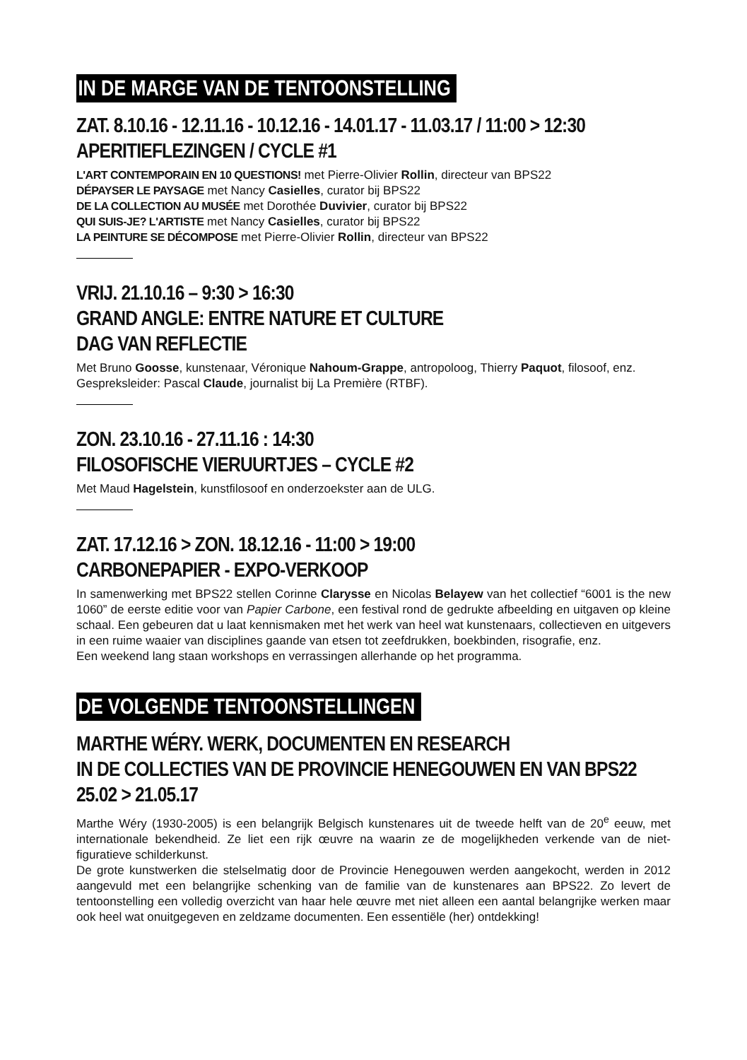IN DE MARGE VAN DE TENTOONSTELLING
ZAT. 8.10.16 - 12.11.16 - 10.12.16 - 14.01.17 - 11.03.17 / 11:00 > 12:30
APERITIEFLEZINGEN / CYCLE #1
L'ART CONTEMPORAIN EN 10 QUESTIONS! met Pierre-Olivier Rollin, directeur van BPS22
DÉPAYSER LE PAYSAGE met Nancy Casielles, curator bij BPS22
DE LA COLLECTION AU MUSÉE met Dorothée Duvivier, curator bij BPS22
QUI SUIS-JE? L'ARTISTE met Nancy Casielles, curator bij BPS22
LA PEINTURE SE DÉCOMPOSE met Pierre-Olivier Rollin, directeur van BPS22
VRIJ. 21.10.16 – 9:30 > 16:30
GRAND ANGLE: ENTRE NATURE ET CULTURE
DAG VAN REFLECTIE
Met Bruno Goosse, kunstenaar, Véronique Nahoum-Grappe, antropoloog, Thierry Paquot, filosoof, enz.
Gespreksleider: Pascal Claude, journalist bij La Première (RTBF).
ZON. 23.10.16 - 27.11.16 : 14:30
FILOSOFISCHE VIERUURTJES – CYCLE #2
Met Maud Hagelstein, kunstfilosoof en onderzoekster aan de ULG.
ZAT. 17.12.16 > ZON. 18.12.16 - 11:00 > 19:00
CARBONEPAPIER - EXPO-VERKOOP
In samenwerking met BPS22 stellen Corinne Clarysse en Nicolas Belayew van het collectief “6001 is the new 1060” de eerste editie voor van Papier Carbone, een festival rond de gedrukte afbeelding en uitgaven op kleine schaal. Een gebeuren dat u laat kennismaken met het werk van heel wat kunstenaars, collectieven en uitgevers in een ruime waaier van disciplines gaande van etsen tot zeefdrukken, boekbinden, risografie, enz.
Een weekend lang staan workshops en verrassingen allerhande op het programma.
DE VOLGENDE TENTOONSTELLINGEN
MARTHE WÉRY. WERK, DOCUMENTEN EN RESEARCH
IN DE COLLECTIES VAN DE PROVINCIE HENEGOUWEN EN VAN BPS22
25.02 > 21.05.17
Marthe Wéry (1930-2005) is een belangrijk Belgisch kunstenares uit de tweede helft van de 20<sup>e</sup> eeuw, met internationale bekendheid. Ze liet een rijk œuvre na waarin ze de mogelijkheden verkende van de niet-figuratieve schilderkunst.
De grote kunstwerken die stelselmatig door de Provincie Henegouwen werden aangekocht, werden in 2012 aangevuld met een belangrijke schenking van de familie van de kunstenares aan BPS22. Zo levert de tentoonstelling een volledig overzicht van haar hele œuvre met niet alleen een aantal belangrijke werken maar ook heel wat onuitgegeven en zeldzame documenten. Een essentiële (her) ontdekking!